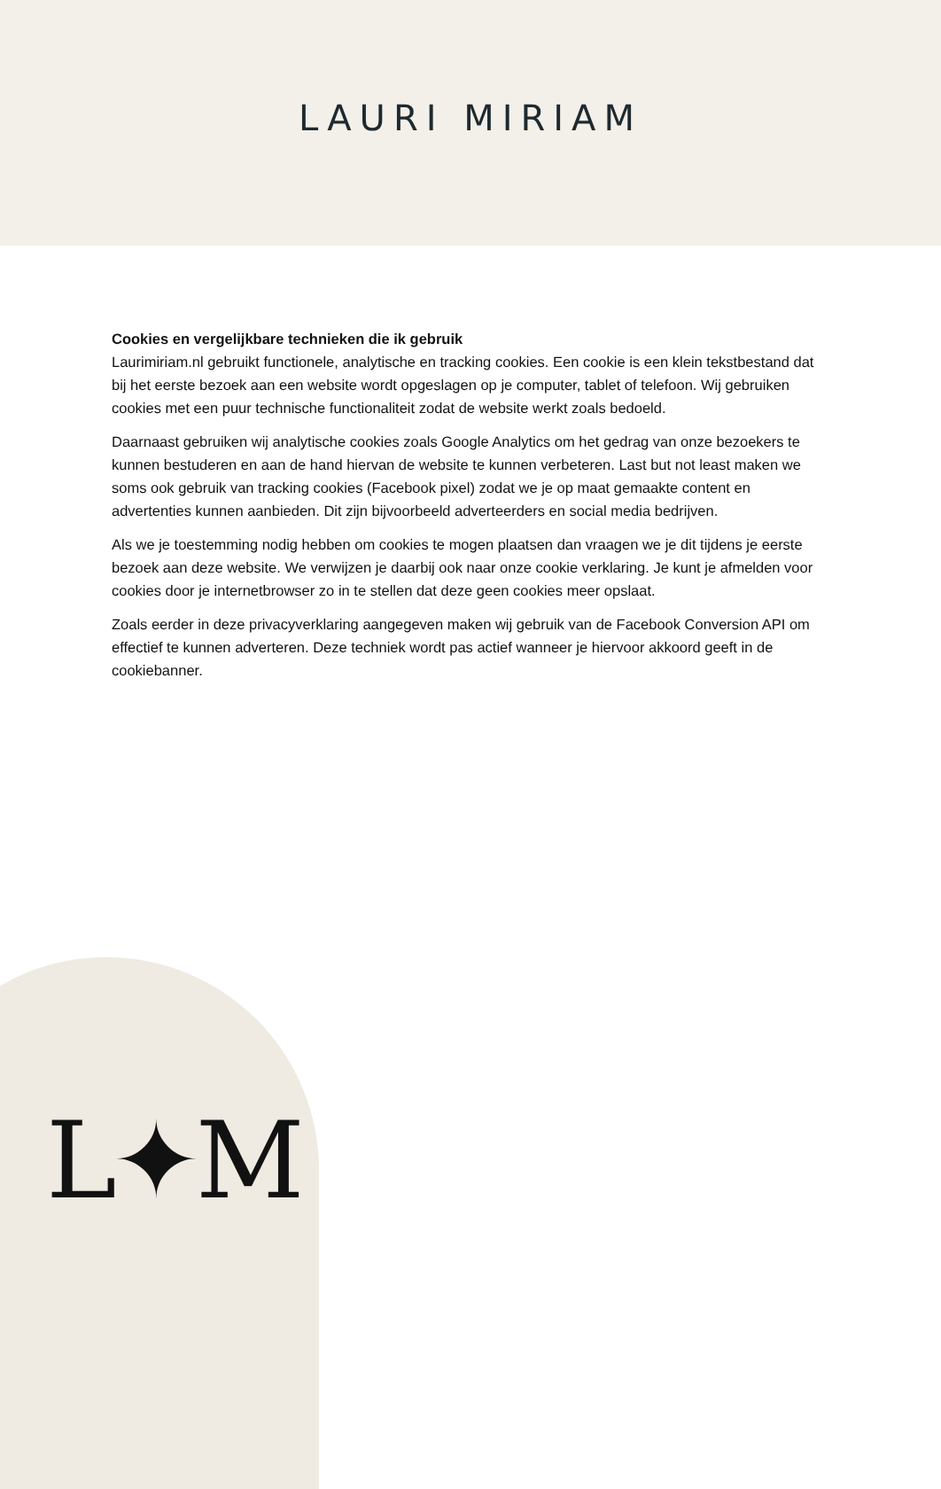LAURI MIRIAM
Cookies en vergelijkbare technieken die ik gebruik
Laurimiriam.nl gebruikt functionele, analytische en tracking cookies. Een cookie is een klein tekstbestand dat bij het eerste bezoek aan een website wordt opgeslagen op je computer, tablet of telefoon. Wij gebruiken cookies met een puur technische functionaliteit zodat de website werkt zoals bedoeld.
Daarnaast gebruiken wij analytische cookies zoals Google Analytics om het gedrag van onze bezoekers te kunnen bestuderen en aan de hand hiervan de website te kunnen verbeteren. Last but not least maken we soms ook gebruik van tracking cookies (Facebook pixel) zodat we je op maat gemaakte content en advertenties kunnen aanbieden. Dit zijn bijvoorbeeld adverteerders en social media bedrijven.
Als we je toestemming nodig hebben om cookies te mogen plaatsen dan vraagen we je dit tijdens je eerste bezoek aan deze website. We verwijzen je daarbij ook naar onze cookie verklaring. Je kunt je afmelden voor cookies door je internetbrowser zo in te stellen dat deze geen cookies meer opslaat.
Zoals eerder in deze privacyverklaring aangegeven maken wij gebruik van de Facebook Conversion API om effectief te kunnen adverteren. Deze techniek wordt pas actief wanneer je hiervoor akkoord geeft in de cookiebanner.
L✦M